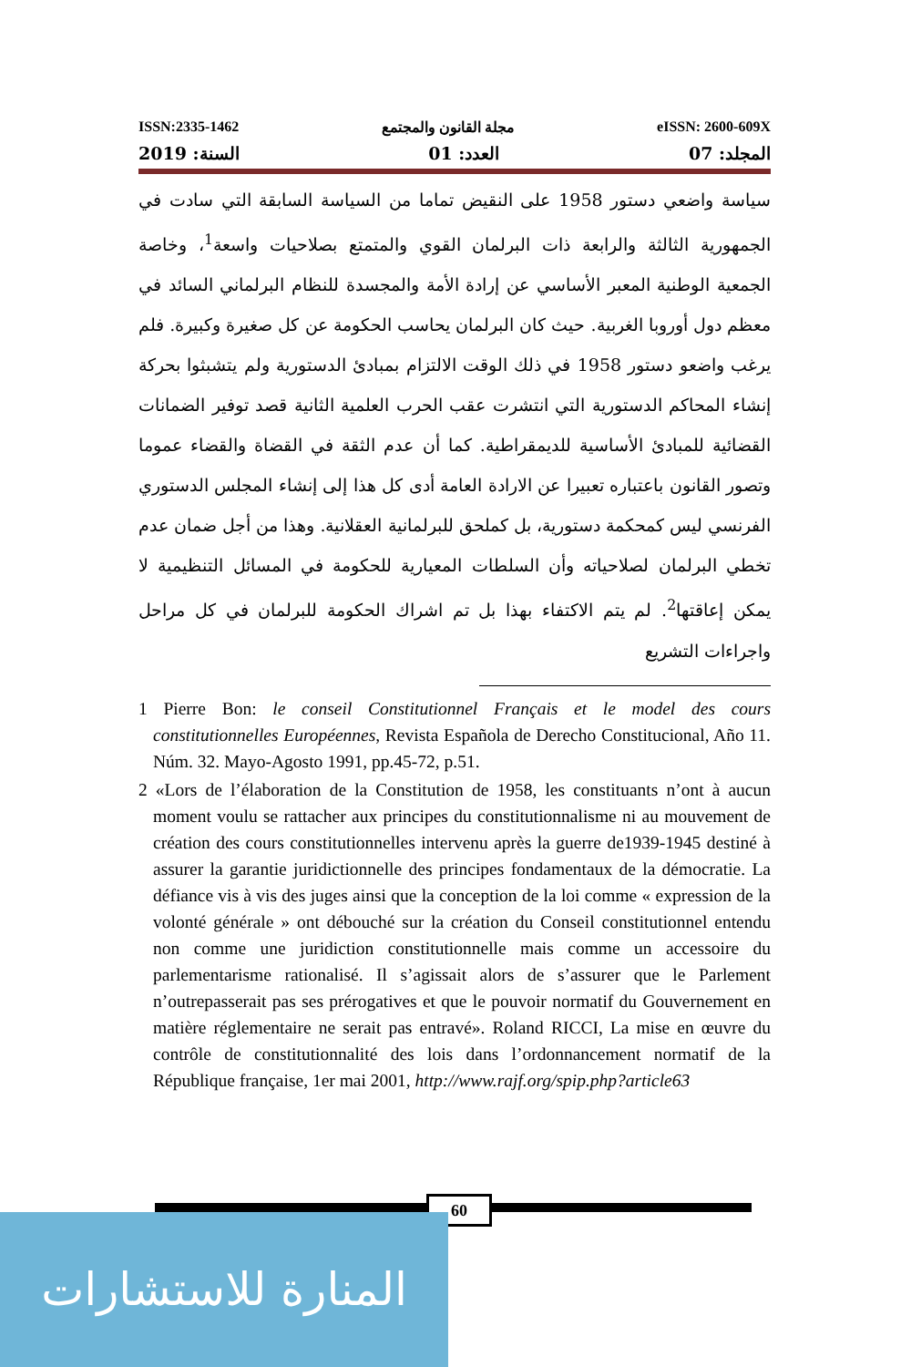ISSN:2335-1462 مجلة القانون والمجتمع eISSN: 2600-609X
المجلد: 07 العدد: 01 السنة: 2019
سياسة واضعي دستور 1958 على النقيض تماما من السياسة السابقة التي سادت في الجمهورية الثالثة والرابعة ذات البرلمان القوي والمتمتع بصلاحيات واسعة<sup>1</sup>، وخاصة الجمعية الوطنية المعبر الأساسي عن إرادة الأمة والمجسدة للنظام البرلماني السائد في معظم دول أوروبا الغربية. حيث كان البرلمان يحاسب الحكومة عن كل صغيرة وكبيرة. فلم يرغب واضعو دستور 1958 في ذلك الوقت الالتزام بمبادئ الدستورية ولم يتشبثوا بحركة إنشاء المحاكم الدستورية التي انتشرت عقب الحرب العلمية الثانية قصد توفير الضمانات القضائية للمبادئ الأساسية للديمقراطية. كما أن عدم الثقة في القضاة والقضاء عموما وتصور القانون باعتباره تعبيرا عن الارادة العامة أدى كل هذا إلى إنشاء المجلس الدستوري الفرنسي ليس كمحكمة دستورية، بل كملحق للبرلمانية العقلانية. وهذا من أجل ضمان عدم تخطي البرلمان لصلاحياته وأن السلطات المعيارية للحكومة في المسائل التنظيمية لا يمكن إعاقتها<sup>2</sup>. لم يتم الاكتفاء بهذا بل تم اشراك الحكومة للبرلمان في كل مراحل واجراءات التشريع
1 Pierre Bon: le conseil Constitutionnel Français et le model des cours constitutionnelles Européennes, Revista Española de Derecho Constitucional, Año 11. Núm. 32. Mayo-Agosto 1991, pp.45-72, p.51.
2 «Lors de l’élaboration de la Constitution de 1958, les constituants n’ont à aucun moment voulu se rattacher aux principes du constitutionnalisme ni au mouvement de création des cours constitutionnelles intervenu après la guerre de1939-1945 destiné à assurer la garantie juridictionnelle des principes fondamentaux de la démocratie. La défiance vis à vis des juges ainsi que la conception de la loi comme « expression de la volonté générale » ont débouché sur la création du Conseil constitutionnel entendu non comme une juridiction constitutionnelle mais comme un accessoire du parlementarisme rationalisé. Il s’agissait alors de s’assurer que le Parlement n’outrepasserait pas ses prérogatives et que le pouvoir normatif du Gouvernement en matière réglementaire ne serait pas entravé». Roland RICCI, La mise en œuvre du contrôle de constitutionnalité des lois dans l’ordonnancement normatif de la République française, 1er mai 2001, http://www.rajf.org/spip.php?article63
60
المنارة للاستشارات